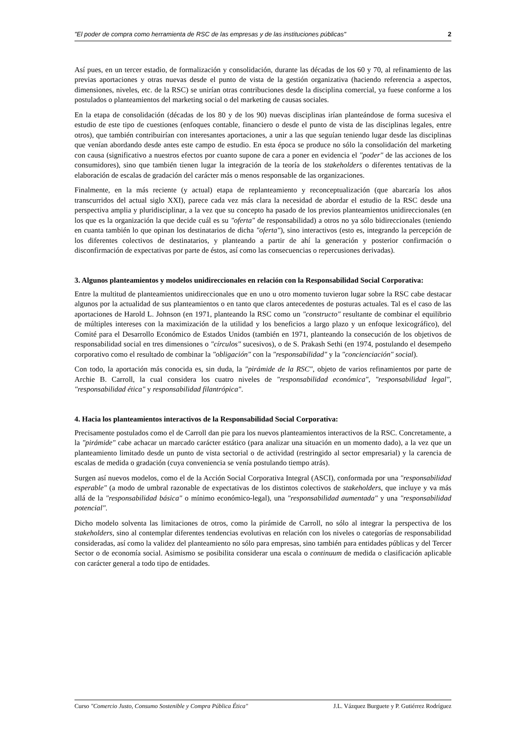"El poder de compra como herramienta de RSC de las empresas y de las instituciones públicas" 2
Así pues, en un tercer estadio, de formalización y consolidación, durante las décadas de los 60 y 70, al refinamiento de las previas aportaciones y otras nuevas desde el punto de vista de la gestión organizativa (haciendo referencia a aspectos, dimensiones, niveles, etc. de la RSC) se unirían otras contribuciones desde la disciplina comercial, ya fuese conforme a los postulados o planteamientos del marketing social o del marketing de causas sociales.
En la etapa de consolidación (décadas de los 80 y de los 90) nuevas disciplinas irían planteándose de forma sucesiva el estudio de este tipo de cuestiones (enfoques contable, financiero o desde el punto de vista de las disciplinas legales, entre otros), que también contribuirían con interesantes aportaciones, a unir a las que seguían teniendo lugar desde las disciplinas que venían abordando desde antes este campo de estudio. En esta época se produce no sólo la consolidación del marketing con causa (significativo a nuestros efectos por cuanto supone de cara a poner en evidencia el "poder" de las acciones de los consumidores), sino que también tienen lugar la integración de la teoría de los stakeholders o diferentes tentativas de la elaboración de escalas de gradación del carácter más o menos responsable de las organizaciones.
Finalmente, en la más reciente (y actual) etapa de replanteamiento y reconceptualización (que abarcaría los años transcurridos del actual siglo XXI), parece cada vez más clara la necesidad de abordar el estudio de la RSC desde una perspectiva amplia y pluridisciplinar, a la vez que su concepto ha pasado de los previos planteamientos unidireccionales (en los que es la organización la que decide cuál es su "oferta" de responsabilidad) a otros no ya sólo bidireccionales (teniendo en cuanta también lo que opinan los destinatarios de dicha "oferta"), sino interactivos (esto es, integrando la percepción de los diferentes colectivos de destinatarios, y planteando a partir de ahí la generación y posterior confirmación o disconfirmación de expectativas por parte de éstos, así como las consecuencias o repercusiones derivadas).
3. Algunos planteamientos y modelos unidireccionales en relación con la Responsabilidad Social Corporativa:
Entre la multitud de planteamientos unidireccionales que en uno u otro momento tuvieron lugar sobre la RSC cabe destacar algunos por la actualidad de sus planteamientos o en tanto que claros antecedentes de posturas actuales. Tal es el caso de las aportaciones de Harold L. Johnson (en 1971, planteando la RSC como un "constructo" resultante de combinar el equilibrio de múltiples intereses con la maximización de la utilidad y los beneficios a largo plazo y un enfoque lexicográfico), del Comité para el Desarrollo Económico de Estados Unidos (también en 1971, planteando la consecución de los objetivos de responsabilidad social en tres dimensiones o "círculos" sucesivos), o de S. Prakash Sethi (en 1974, postulando el desempeño corporativo como el resultado de combinar la "obligación" con la "responsabilidad" y la "concienciación" social).
Con todo, la aportación más conocida es, sin duda, la "pirámide de la RSC", objeto de varios refinamientos por parte de Archie B. Carroll, la cual considera los cuatro niveles de "responsabilidad económica", "responsabilidad legal", "responsabilidad ética" y responsabilidad filantrópica".
4. Hacia los planteamientos interactivos de la Responsabilidad Social Corporativa:
Precisamente postulados como el de Carroll dan pie para los nuevos planteamientos interactivos de la RSC. Concretamente, a la "pirámide" cabe achacar un marcado carácter estático (para analizar una situación en un momento dado), a la vez que un planteamiento limitado desde un punto de vista sectorial o de actividad (restringido al sector empresarial) y la carencia de escalas de medida o gradación (cuya conveniencia se venía postulando tiempo atrás).
Surgen así nuevos modelos, como el de la Acción Social Corporativa Integral (ASCI), conformada por una "responsabilidad esperable" (a modo de umbral razonable de expectativas de los distintos colectivos de stakeholders, que incluye y va más allá de la "responsabilidad básica" o mínimo económico-legal), una "responsabilidad aumentada" y una "responsabilidad potencial".
Dicho modelo solventa las limitaciones de otros, como la pirámide de Carroll, no sólo al integrar la perspectiva de los stakeholders, sino al contemplar diferentes tendencias evolutivas en relación con los niveles o categorías de responsabilidad consideradas, así como la validez del planteamiento no sólo para empresas, sino también para entidades públicas y del Tercer Sector o de economía social. Asimismo se posibilita considerar una escala o continuum de medida o clasificación aplicable con carácter general a todo tipo de entidades.
Curso "Comercio Justo, Consumo Sostenible y Compra Pública Ética" J.L. Vázquez Burguete y P. Gutiérrez Rodríguez